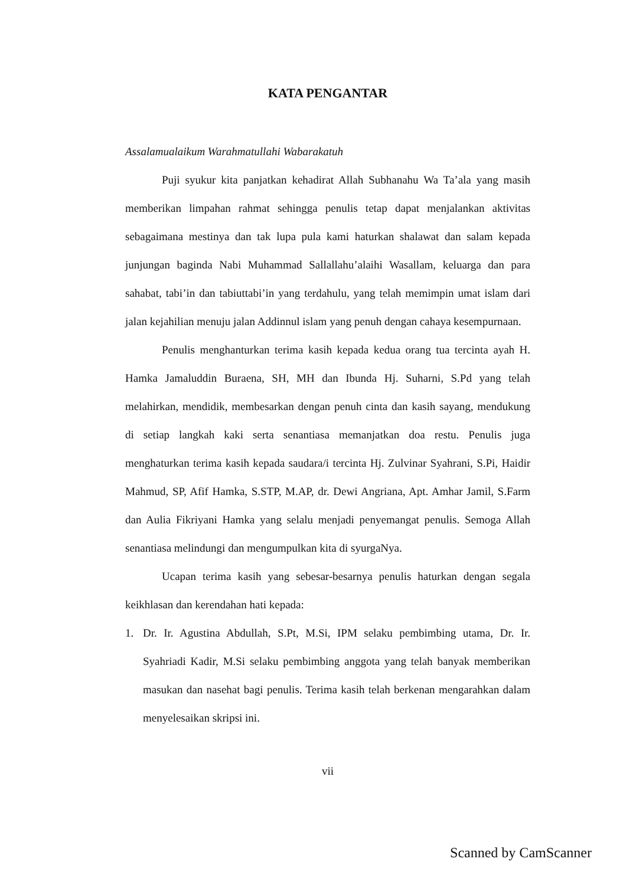KATA PENGANTAR
Assalamualaikum Warahmatullahi Wabarakatuh
Puji syukur kita panjatkan kehadirat Allah Subhanahu Wa Ta’ala yang masih memberikan limpahan rahmat sehingga penulis tetap dapat menjalankan aktivitas sebagaimana mestinya dan tak lupa pula kami haturkan shalawat dan salam kepada junjungan baginda Nabi Muhammad Sallallahu’alaihi Wasallam, keluarga dan para sahabat, tabi’in dan tabiuttabi’in yang terdahulu, yang telah memimpin umat islam dari jalan kejahilian menuju jalan Addinnul islam yang penuh dengan cahaya kesempurnaan.
Penulis menghanturkan terima kasih kepada kedua orang tua tercinta ayah H. Hamka Jamaluddin Buraena, SH, MH dan Ibunda Hj. Suharni, S.Pd yang telah melahirkan, mendidik, membesarkan dengan penuh cinta dan kasih sayang, mendukung di setiap langkah kaki serta senantiasa memanjatkan doa restu. Penulis juga menghaturkan terima kasih kepada saudara/i tercinta Hj. Zulvinar Syahrani, S.Pi, Haidir Mahmud, SP, Afif Hamka, S.STP, M.AP, dr. Dewi Angriana, Apt. Amhar Jamil, S.Farm dan Aulia Fikriyani Hamka yang selalu menjadi penyemangat penulis. Semoga Allah senantiasa melindungi dan mengumpulkan kita di syurgaNya.
Ucapan terima kasih yang sebesar-besarnya penulis haturkan dengan segala keikhlasan dan kerendahan hati kepada:
1. Dr. Ir. Agustina Abdullah, S.Pt, M.Si, IPM selaku pembimbing utama, Dr. Ir. Syahriadi Kadir, M.Si selaku pembimbing anggota yang telah banyak memberikan masukan dan nasehat bagi penulis. Terima kasih telah berkenan mengarahkan dalam menyelesaikan skripsi ini.
vii
Scanned by CamScanner